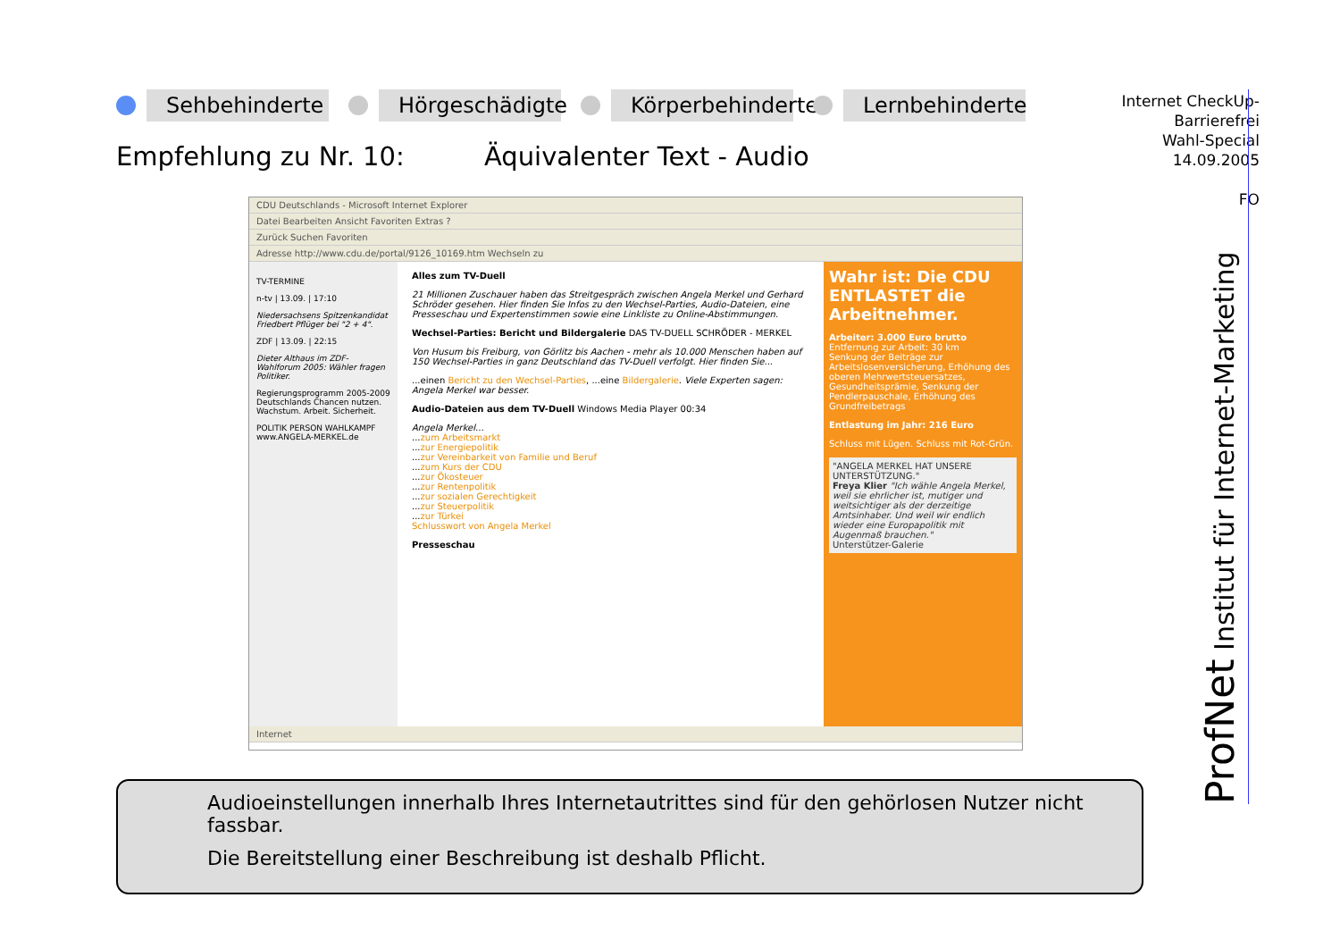Sehbehinderte Hörgeschädigte Körperbehinderte Lernbehinderte
Empfehlung zu Nr. 10: Äquivalenter Text - Audio
Internet CheckUp-
Barrierefrei
Wahl-Special
14.09.2005
FO
CDU Deutschlands - Microsoft Internet Explorer
Datei Bearbeiten Ansicht Favoriten Extras ?
Zurück Suchen Favoriten
Adresse http://www.cdu.de/portal/9126_10169.htm Wechseln zu
TV-TERMINE
n-tv | 13.09. | 17:10
Niedersachsens Spitzenkandidat Friedbert Pflüger bei "2 + 4".
ZDF | 13.09. | 22:15
Dieter Althaus im ZDF-Wahlforum 2005: Wähler fragen Politiker.
Regierungsprogramm 2005-2009
Deutschlands Chancen nutzen.
Wachstum. Arbeit. Sicherheit.
POLITIK PERSON WAHLKAMPF
www.ANGELA-MERKEL.de
Alles zum TV-Duell
21 Millionen Zuschauer haben das Streitgespräch zwischen Angela Merkel und Gerhard Schröder gesehen. Hier finden Sie Infos zu den Wechsel-Parties, Audio-Dateien, eine Presseschau und Expertenstimmen sowie eine Linkliste zu Online-Abstimmungen.
Wechsel-Parties: Bericht und Bildergalerie DAS TV-DUELL SCHRÖDER - MERKEL
Von Husum bis Freiburg, von Görlitz bis Aachen - mehr als 10.000 Menschen haben auf 150 Wechsel-Parties in ganz Deutschland das TV-Duell verfolgt. Hier finden Sie...
...einen Bericht zu den Wechsel-Parties, ...eine Bildergalerie. Viele Experten sagen: Angela Merkel war besser.
Audio-Dateien aus dem TV-Duell Windows Media Player 00:34
Angela Merkel...
...zum Arbeitsmarkt
...zur Energiepolitik
...zur Vereinbarkeit von Familie und Beruf
...zum Kurs der CDU
...zur Ökosteuer
...zur Rentenpolitik
...zur sozialen Gerechtigkeit
...zur Steuerpolitik
...zur Türkei
Schlusswort von Angela Merkel
Presseschau
Wahr ist: Die CDU ENTLASTET die Arbeitnehmer.
Arbeiter: 3.000 Euro brutto
Entfernung zur Arbeit: 30 km
Senkung der Beiträge zur Arbeitslosenversicherung, Erhöhung des oberen Mehrwertsteuersatzes, Gesundheitsprämie, Senkung der Pendlerpauschale, Erhöhung des Grundfreibetrags
Entlastung im Jahr: 216 Euro
Schluss mit Lügen. Schluss mit Rot-Grün.
"ANGELA MERKEL HAT UNSERE UNTERSTÜTZUNG."
Freya Klier "Ich wähle Angela Merkel, weil sie ehrlicher ist, mutiger und weitsichtiger als der derzeitige Amtsinhaber. Und weil wir endlich wieder eine Europapolitik mit Augenmaß brauchen."
Unterstützer-Galerie
Internet
Audioeinstellungen innerhalb Ihres Internetautrittes sind für den gehörlosen Nutzer nicht fassbar.
Die Bereitstellung einer Beschreibung ist deshalb Pflicht.
ProfNet Institut für Internet-Marketing